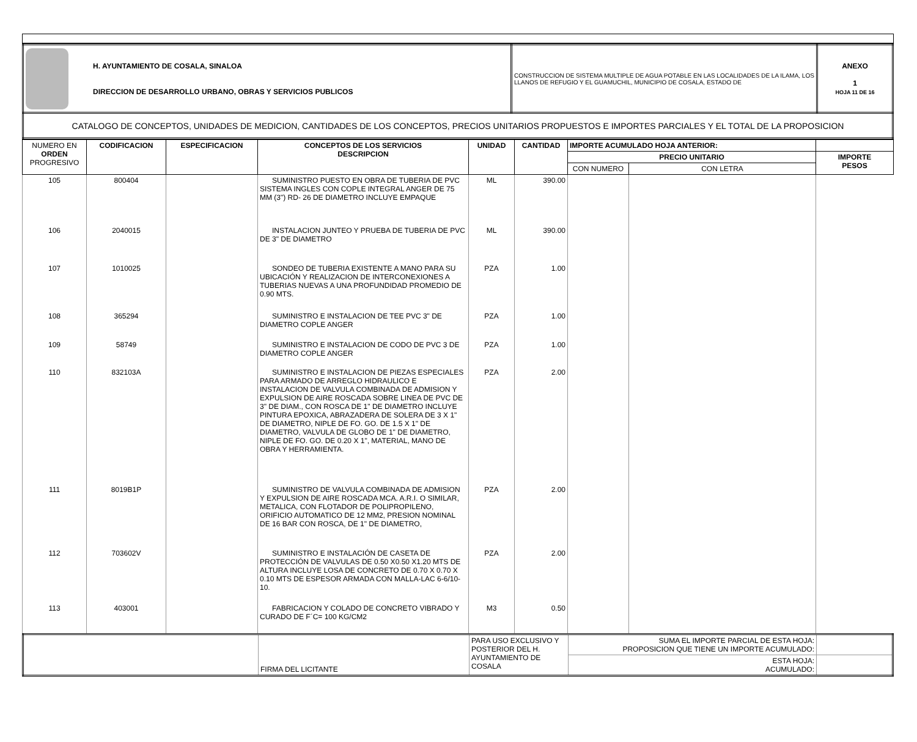| H. AYUNTAMIENTO DE COSALA, SINALOA DIRECCION DE DESARROLLO URBANO, OBRAS Y SERVICIOS PUBLICOS | CONSTRUCCION DE SISTEMA MULTIPLE DE AGUA POTABLE EN LAS LOCALIDADES DE LA ILAMA, LOS LLANOS DE REFUGIO Y EL GUAMUCHIL, MUNICIPIO DE COSALA, ESTADO DE | ANEXO 1 HOJA 11 DE 16 |
| CATALOGO DE CONCEPTOS, UNIDADES DE MEDICION, CANTIDADES DE LOS CONCEPTOS, PRECIOS UNITARIOS PROPUESTOS E IMPORTES PARCIALES Y EL TOTAL DE LA PROPOSICION | | |
| NUMERO EN ORDEN PROGRESIVO | CODIFICACION | ESPECIFICACION | CONCEPTOS DE LOS SERVICIOS DESCRIPCION | UNIDAD | CANTIDAD | IMPORTE ACUMULADO HOJA ANTERIOR: | | |
| --- | --- | --- | --- | --- | --- | --- | --- | --- |
| | | | | | | PRECIO UNITARIO | | IMPORTE PESOS |
| | | | | | | CON NUMERO | CON LETRA | |
| 105 | 800404 | | SUMINISTRO PUESTO EN OBRA DE TUBERIA DE PVC SISTEMA INGLES CON COPLE INTEGRAL ANGER DE 75 MM (3") RD- 26 DE DIAMETRO INCLUYE EMPAQUE | ML | 390.00 | | | |
| 106 | 2040015 | | INSTALACION JUNTEO Y PRUEBA DE TUBERIA DE PVC DE 3" DE DIAMETRO | ML | 390.00 | | | |
| 107 | 1010025 | | SONDEO DE TUBERIA EXISTENTE A MANO PARA SU UBICACIÓN Y REALIZACION DE INTERCONEXIONES A TUBERIAS NUEVAS A UNA PROFUNDIDAD PROMEDIO DE 0.90 MTS. | PZA | 1.00 | | | |
| 108 | 365294 | | SUMINISTRO E INSTALACION DE TEE PVC 3" DE DIAMETRO COPLE ANGER | PZA | 1.00 | | | |
| 109 | 58749 | | SUMINISTRO E INSTALACION DE CODO DE PVC 3 DE DIAMETRO COPLE ANGER | PZA | 1.00 | | | |
| 110 | 832103A | | SUMINISTRO E INSTALACION DE PIEZAS ESPECIALES PARA ARMADO DE ARREGLO HIDRAULICO E INSTALACION DE VALVULA COMBINADA DE ADMISION Y EXPULSION DE AIRE ROSCADA SOBRE LINEA DE PVC DE 3" DE DIAM., CON ROSCA DE 1" DE DIAMETRO INCLUYE PINTURA EPOXICA, ABRAZADERA DE SOLERA DE 3 X 1" DE DIAMETRO, NIPLE DE FO. GO. DE 1.5 X 1" DE DIAMETRO, VALVULA DE GLOBO DE 1" DE DIAMETRO, NIPLE DE FO. GO. DE 0.20 X 1", MATERIAL, MANO DE OBRA Y HERRAMIENTA. | PZA | 2.00 | | | |
| 111 | 8019B1P | | SUMINISTRO DE VALVULA COMBINADA DE ADMISION Y EXPULSION DE AIRE ROSCADA MCA. A.R.I. O SIMILAR, METALICA, CON FLOTADOR DE POLIPROPILENO, ORIFICIO AUTOMATICO DE 12 MM2, PRESION NOMINAL DE 16 BAR CON ROSCA, DE 1" DE DIAMETRO, | PZA | 2.00 | | | |
| 112 | 703602V | | SUMINISTRO E INSTALACIÓN DE CASETA DE PROTECCIÓN DE VALVULAS DE 0.50 X0.50 X1.20 MTS DE ALTURA INCLUYE LOSA DE CONCRETO DE 0.70 X 0.70 X 0.10 MTS DE ESPESOR ARMADA CON MALLA-LAC 6-6/10-10. | PZA | 2.00 | | | |
| 113 | 403001 | | FABRICACION Y COLADO DE CONCRETO VIBRADO Y CURADO DE F´C= 100 KG/CM2 | M3 | 0.50 | | | |
| | FIRMA DEL LICITANTE | PARA USO EXCLUSIVO Y POSTERIOR DEL H. AYUNTAMIENTO DE COSALA | SUMA EL IMPORTE PARCIAL DE ESTA HOJA: PROPOSICION QUE TIENE UN IMPORTE ACUMULADO: | |
| | | | ESTA HOJA: ACUMULADO: | |